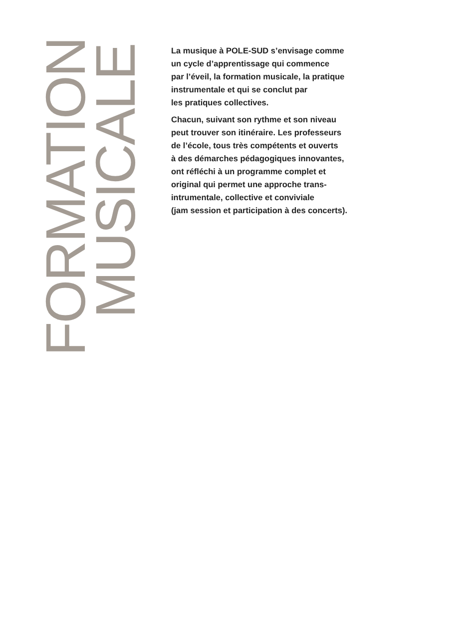FORMATION
MUSICALE
La musique à POLE-SUD s’envisage comme
un cycle d’apprentissage qui commence
par l’éveil, la formation musicale, la pratique
instrumentale et qui se conclut par
les pratiques collectives.
Chacun, suivant son rythme et son niveau
peut trouver son itinéraire. Les professeurs
de l’école, tous très compétents et ouverts
à des démarches pédagogiques innovantes,
ont réfléchi à un programme complet et
original qui permet une approche trans-
intrumentale, collective et conviviale
(jam session et participation à des concerts).